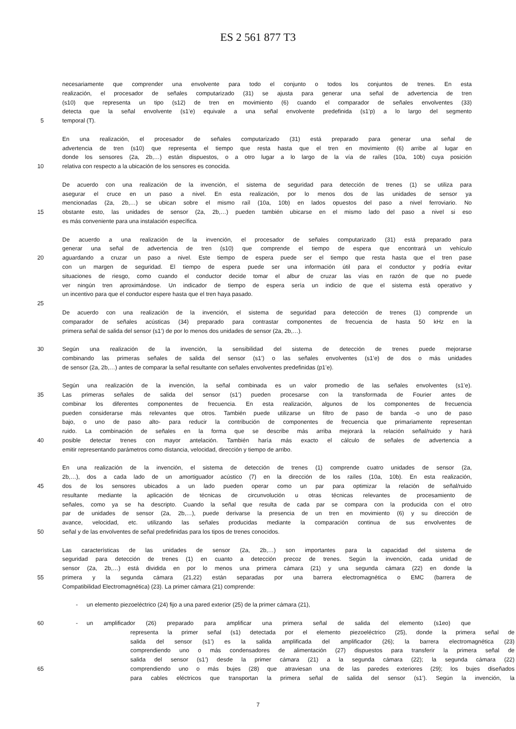ES 2 561 877 T3
necesariamente que comprender una envolvente para todo el conjunto o todos los conjuntos de trenes. En esta
realización, el procesador de señales computarizado (31) se ajusta para generar una señal de advertencia de tren
(s10) que representa un tipo (s12) de tren en movimiento (6) cuando el comparador de señales envolventes (33)
detecta que la señal envolvente (s1’e) equivale a una señal envolvente predefinida (s1’p) a lo largo del segmento
5 temporal (T).
En una realización, el procesador de señales computarizado (31) está preparado para generar una señal de
advertencia de tren (s10) que representa el tiempo que resta hasta que el tren en movimiento (6) arribe al lugar en
donde los sensores (2a, 2b,…) están dispuestos, o a otro lugar a lo largo de la vía de raíles (10a, 10b) cuya posición
10 relativa con respecto a la ubicación de los sensores es conocida.
De acuerdo con una realización de la invención, el sistema de seguridad para detección de trenes (1) se utiliza para
asegurar el cruce en un paso a nivel. En esta realización, por lo menos dos de las unidades de sensor ya
mencionadas (2a, 2b,…) se ubican sobre el mismo raíl (10a, 10b) en lados opuestos del paso a nivel ferroviario. No
15 obstante esto, las unidades de sensor (2a, 2b,…) pueden también ubicarse en el mismo lado del paso a nivel si eso
es más conveniente para una instalación específica.
De acuerdo a una realización de la invención, el procesador de señales computarizado (31) está preparado para
generar una señal de advertencia de tren (s10) que comprende el tiempo de espera que encontrará un vehículo
20 aguardando a cruzar un paso a nivel. Este tiempo de espera puede ser el tiempo que resta hasta que el tren pase
con un margen de seguridad. El tiempo de espera puede ser una información útil para el conductor y podría evitar
situaciones de riesgo, como cuando el conductor decide tomar el albur de cruzar las vías en razón de que no puede
ver ningún tren aproximándose. Un indicador de tiempo de espera sería un indicio de que el sistema está operativo y
un incentivo para que el conductor espere hasta que el tren haya pasado.
25
De acuerdo con una realización de la invención, el sistema de seguridad para detección de trenes (1) comprende un
comparador de señales acústicas (34) preparado para contrastar componentes de frecuencia de hasta 50 kHz en la
primera señal de salida del sensor (s1’) de por lo menos dos unidades de sensor (2a, 2b,…).
30 Según una realización de la invención, la sensibilidad del sistema de detección de trenes puede mejorarse
combinando las primeras señales de salida del sensor (s1’) o las señales envolventes (s1’e) de dos o más unidades
de sensor (2a, 2b,…) antes de comparar la señal resultante con señales envolventes predefinidas (p1’e).
Según una realización de la invención, la señal combinada es un valor promedio de las señales envolventes (s1’e).
35 Las primeras señales de salida del sensor (s1’) pueden procesarse con la transformada de Fourier antes de
combinar los diferentes componentes de frecuencia. En esta realización, algunos de los componentes de frecuencia
pueden considerarse más relevantes que otros. También puede utilizarse un filtro de paso de banda -o uno de paso
bajo, o uno de paso alto- para reducir la contribución de componentes de frecuencia que primariamente representan
ruido. La combinación de señales en la forma que se describe más arriba mejorará la relación señal/ruido y hará
40 posible detectar trenes con mayor antelación. También haría más exacto el cálculo de señales de advertencia a
emitir representando parámetros como distancia, velocidad, dirección y tiempo de arribo.
En una realización de la invención, el sistema de detección de trenes (1) comprende cuatro unidades de sensor (2a,
2b,…), dos a cada lado de un amortiguador acústico (7) en la dirección de los raíles (10a, 10b). En esta realización,
45 dos de los sensores ubicados a un lado pueden operar como un par para optimizar la relación de señal/ruido
resultante mediante la aplicación de técnicas de circunvolución u otras técnicas relevantes de procesamiento de
señales, como ya se ha descripto. Cuando la señal que resulta de cada par se compara con la producida con el otro
par de unidades de sensor (2a, 2b,…), puede derivarse la presencia de un tren en movimiento (6) y su dirección de
avance, velocidad, etc. utilizando las señales producidas mediante la comparación continua de sus envolventes de
50 señal y de las envolventes de señal predefinidas para los tipos de trenes conocidos.
Las características de las unidades de sensor (2a, 2b,…) son importantes para la capacidad del sistema de
seguridad para detección de trenes (1) en cuanto a detección precoz de trenes. Según la invención, cada unidad de
sensor (2a, 2b,…) está dividida en por lo menos una primera cámara (21) y una segunda cámara (22) en donde la
55 primera y la segunda cámara (21,22) están separadas por una barrera electromagnética o EMC (barrera de
Compatibilidad Electromagnética) (23). La primer cámara (21) comprende:
- un elemento piezoeléctrico (24) fijo a una pared exterior (25) de la primer cámara (21),
60 - un amplificador (26) preparado para amplificar una primera señal de salida del elemento (s1eo) que
representa la primer señal (s1) detectada por el elemento piezoeléctrico (25), donde la primera señal de
salida del sensor (s1’) es la salida amplificada del amplificador (26); la barrera electromagnética (23)
comprendiendo uno o más condensadores de alimentación (27) dispuestos para transferir la primera señal de
salida del sensor (s1’) desde la primer cámara (21) a la segunda cámara (22); la segunda cámara (22)
65 comprendiendo uno o más bujes (28) que atraviesan una de las paredes exteriores (29); los bujes diseñados
para cables eléctricos que transportan la primera señal de salida del sensor (s1’). Según la invención, la
7